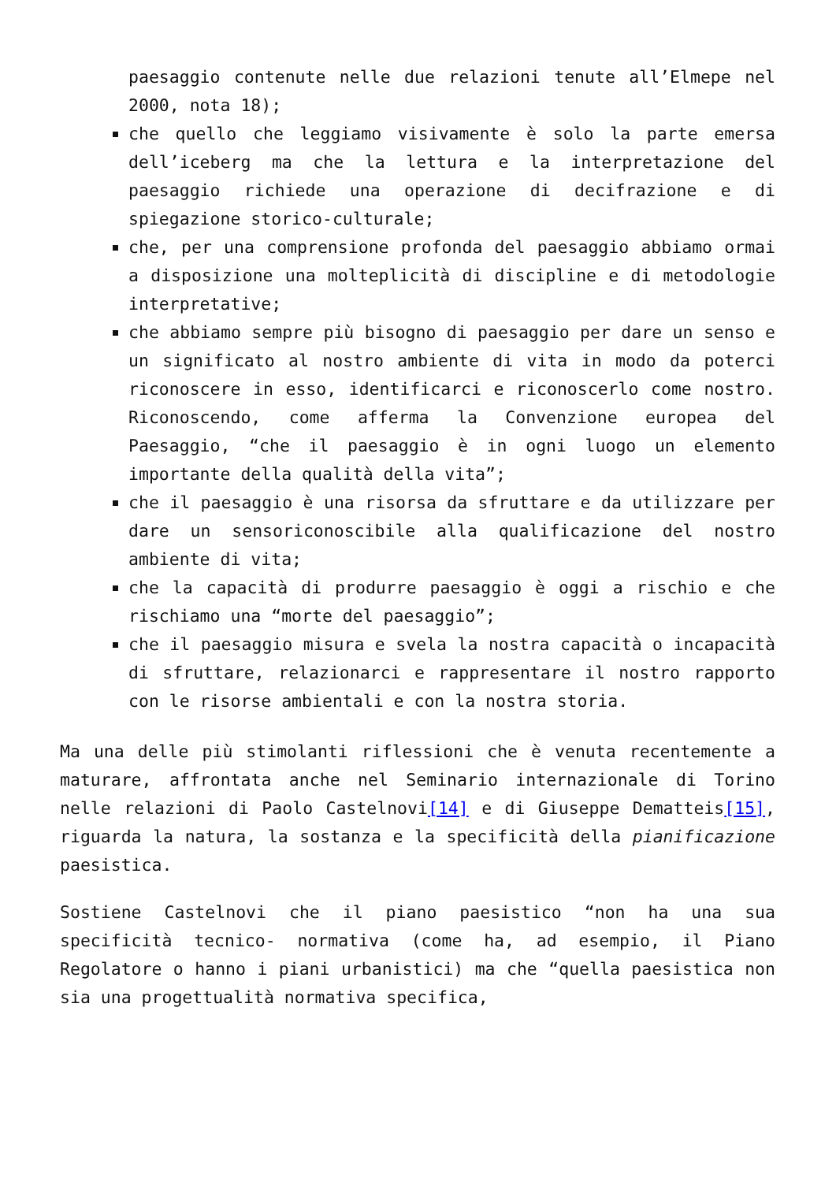paesaggio contenute nelle due relazioni tenute all’Elmepe nel 2000, nota 18);
che quello che leggiamo visivamente è solo la parte emersa dell’iceberg ma che la lettura e la interpretazione del paesaggio richiede una operazione di decifrazione e di spiegazione storico-culturale;
che, per una comprensione profonda del paesaggio abbiamo ormai a disposizione una molteplicità di discipline e di metodologie interpretative;
che abbiamo sempre più bisogno di paesaggio per dare un senso e un significato al nostro ambiente di vita in modo da poterci riconoscere in esso, identificarci e riconoscerlo come nostro. Riconoscendo, come afferma la Convenzione europea del Paesaggio, “che il paesaggio è in ogni luogo un elemento importante della qualità della vita”;
che il paesaggio è una risorsa da sfruttare e da utilizzare per dare un sensoriconoscibile alla qualificazione del nostro ambiente di vita;
che la capacità di produrre paesaggio è oggi a rischio e che rischiamo una “morte del paesaggio”;
che il paesaggio misura e svela la nostra capacità o incapacità di sfruttare, relazionarci e rappresentare il nostro rapporto con le risorse ambientali e con la nostra storia.
Ma una delle più stimolanti riflessioni che è venuta recentemente a maturare, affrontata anche nel Seminario internazionale di Torino nelle relazioni di Paolo Castelnovi[14] e di Giuseppe Dematteis[15], riguarda la natura, la sostanza e la specificità della pianificazione paesistica.
Sostiene Castelnovi che il piano paesistico “non ha una sua specificità tecnico- normativa (come ha, ad esempio, il Piano Regolatore o hanno i piani urbanistici) ma che “quella paesistica non sia una progettualità normativa specifica,